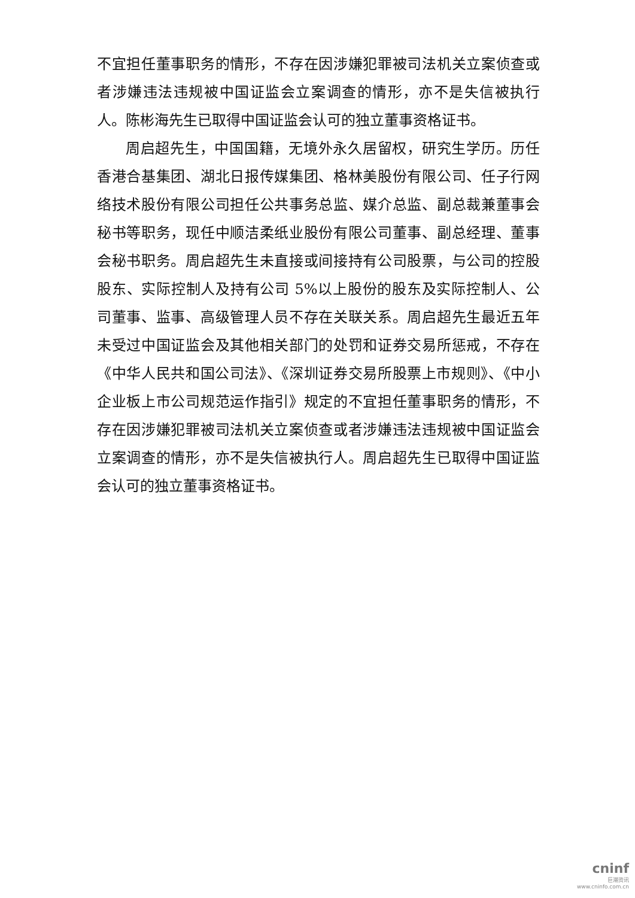不宜担任董事职务的情形，不存在因涉嫌犯罪被司法机关立案侦查或者涉嫌违法违规被中国证监会立案调查的情形，亦不是失信被执行人。陈彬海先生已取得中国证监会认可的独立董事资格证书。
周启超先生，中国国籍，无境外永久居留权，研究生学历。历任香港合基集团、湖北日报传媒集团、格林美股份有限公司、任子行网络技术股份有限公司担任公共事务总监、媒介总监、副总裁兼董事会秘书等职务，现任中顺洁柔纸业股份有限公司董事、副总经理、董事会秘书职务。周启超先生未直接或间接持有公司股票，与公司的控股股东、实际控制人及持有公司 5%以上股份的股东及实际控制人、公司董事、监事、高级管理人员不存在关联关系。周启超先生最近五年未受过中国证监会及其他相关部门的处罚和证券交易所惩戒，不存在《中华人民共和国公司法》、《深圳证券交易所股票上市规则》、《中小企业板上市公司规范运作指引》规定的不宜担任董事职务的情形，不存在因涉嫌犯罪被司法机关立案侦查或者涉嫌违法违规被中国证监会立案调查的情形，亦不是失信被执行人。周启超先生已取得中国证监会认可的独立董事资格证书。
cninf
巨潮资讯
www.cninfo.com.cn